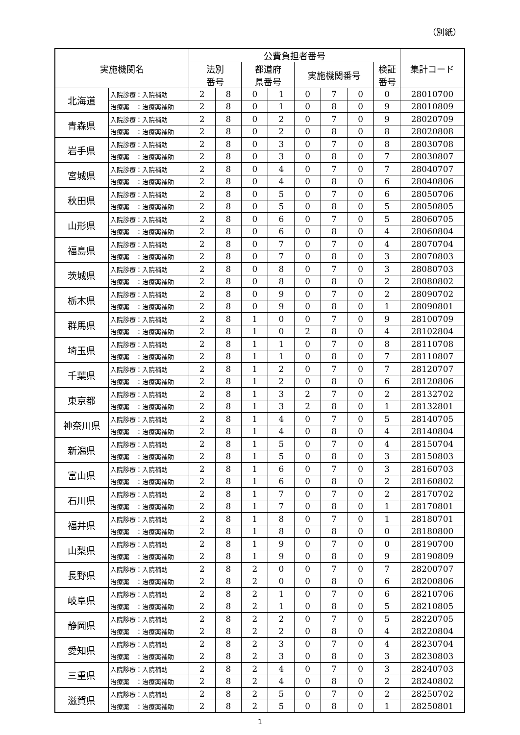（別紙）
| 実施機関名 | | 公費負担者番号 | | | | | | | | 集計コード |
| --- | --- | --- | --- | --- | --- | --- | --- | --- | --- | --- |
| | | 法別 番号 | | 都道府 県番号 | | 実施機関番号 | | | 検証 番号 | |
| 北海道 | 入院診療：入院補助 | 2 | 8 | 0 | 1 | 0 | 7 | 0 | 0 | 28010700 |
| | 治療薬 ：治療薬補助 | 2 | 8 | 0 | 1 | 0 | 8 | 0 | 9 | 28010809 |
| 青森県 | 入院診療：入院補助 | 2 | 8 | 0 | 2 | 0 | 7 | 0 | 9 | 28020709 |
| | 治療薬 ：治療薬補助 | 2 | 8 | 0 | 2 | 0 | 8 | 0 | 8 | 28020808 |
| 岩手県 | 入院診療：入院補助 | 2 | 8 | 0 | 3 | 0 | 7 | 0 | 8 | 28030708 |
| | 治療薬 ：治療薬補助 | 2 | 8 | 0 | 3 | 0 | 8 | 0 | 7 | 28030807 |
| 宮城県 | 入院診療：入院補助 | 2 | 8 | 0 | 4 | 0 | 7 | 0 | 7 | 28040707 |
| | 治療薬 ：治療薬補助 | 2 | 8 | 0 | 4 | 0 | 8 | 0 | 6 | 28040806 |
| 秋田県 | 入院診療：入院補助 | 2 | 8 | 0 | 5 | 0 | 7 | 0 | 6 | 28050706 |
| | 治療薬 ：治療薬補助 | 2 | 8 | 0 | 5 | 0 | 8 | 0 | 5 | 28050805 |
| 山形県 | 入院診療：入院補助 | 2 | 8 | 0 | 6 | 0 | 7 | 0 | 5 | 28060705 |
| | 治療薬 ：治療薬補助 | 2 | 8 | 0 | 6 | 0 | 8 | 0 | 4 | 28060804 |
| 福島県 | 入院診療：入院補助 | 2 | 8 | 0 | 7 | 0 | 7 | 0 | 4 | 28070704 |
| | 治療薬 ：治療薬補助 | 2 | 8 | 0 | 7 | 0 | 8 | 0 | 3 | 28070803 |
| 茨城県 | 入院診療：入院補助 | 2 | 8 | 0 | 8 | 0 | 7 | 0 | 3 | 28080703 |
| | 治療薬 ：治療薬補助 | 2 | 8 | 0 | 8 | 0 | 8 | 0 | 2 | 28080802 |
| 栃木県 | 入院診療：入院補助 | 2 | 8 | 0 | 9 | 0 | 7 | 0 | 2 | 28090702 |
| | 治療薬 ：治療薬補助 | 2 | 8 | 0 | 9 | 0 | 8 | 0 | 1 | 28090801 |
| 群馬県 | 入院診療：入院補助 | 2 | 8 | 1 | 0 | 0 | 7 | 0 | 9 | 28100709 |
| | 治療薬 ：治療薬補助 | 2 | 8 | 1 | 0 | 2 | 8 | 0 | 4 | 28102804 |
| 埼玉県 | 入院診療：入院補助 | 2 | 8 | 1 | 1 | 0 | 7 | 0 | 8 | 28110708 |
| | 治療薬 ：治療薬補助 | 2 | 8 | 1 | 1 | 0 | 8 | 0 | 7 | 28110807 |
| 千葉県 | 入院診療：入院補助 | 2 | 8 | 1 | 2 | 0 | 7 | 0 | 7 | 28120707 |
| | 治療薬 ：治療薬補助 | 2 | 8 | 1 | 2 | 0 | 8 | 0 | 6 | 28120806 |
| 東京都 | 入院診療：入院補助 | 2 | 8 | 1 | 3 | 2 | 7 | 0 | 2 | 28132702 |
| | 治療薬 ：治療薬補助 | 2 | 8 | 1 | 3 | 2 | 8 | 0 | 1 | 28132801 |
| 神奈川県 | 入院診療：入院補助 | 2 | 8 | 1 | 4 | 0 | 7 | 0 | 5 | 28140705 |
| | 治療薬 ：治療薬補助 | 2 | 8 | 1 | 4 | 0 | 8 | 0 | 4 | 28140804 |
| 新潟県 | 入院診療：入院補助 | 2 | 8 | 1 | 5 | 0 | 7 | 0 | 4 | 28150704 |
| | 治療薬 ：治療薬補助 | 2 | 8 | 1 | 5 | 0 | 8 | 0 | 3 | 28150803 |
| 富山県 | 入院診療：入院補助 | 2 | 8 | 1 | 6 | 0 | 7 | 0 | 3 | 28160703 |
| | 治療薬 ：治療薬補助 | 2 | 8 | 1 | 6 | 0 | 8 | 0 | 2 | 28160802 |
| 石川県 | 入院診療：入院補助 | 2 | 8 | 1 | 7 | 0 | 7 | 0 | 2 | 28170702 |
| | 治療薬 ：治療薬補助 | 2 | 8 | 1 | 7 | 0 | 8 | 0 | 1 | 28170801 |
| 福井県 | 入院診療：入院補助 | 2 | 8 | 1 | 8 | 0 | 7 | 0 | 1 | 28180701 |
| | 治療薬 ：治療薬補助 | 2 | 8 | 1 | 8 | 0 | 8 | 0 | 0 | 28180800 |
| 山梨県 | 入院診療：入院補助 | 2 | 8 | 1 | 9 | 0 | 7 | 0 | 0 | 28190700 |
| | 治療薬 ：治療薬補助 | 2 | 8 | 1 | 9 | 0 | 8 | 0 | 9 | 28190809 |
| 長野県 | 入院診療：入院補助 | 2 | 8 | 2 | 0 | 0 | 7 | 0 | 7 | 28200707 |
| | 治療薬 ：治療薬補助 | 2 | 8 | 2 | 0 | 0 | 8 | 0 | 6 | 28200806 |
| 岐阜県 | 入院診療：入院補助 | 2 | 8 | 2 | 1 | 0 | 7 | 0 | 6 | 28210706 |
| | 治療薬 ：治療薬補助 | 2 | 8 | 2 | 1 | 0 | 8 | 0 | 5 | 28210805 |
| 静岡県 | 入院診療：入院補助 | 2 | 8 | 2 | 2 | 0 | 7 | 0 | 5 | 28220705 |
| | 治療薬 ：治療薬補助 | 2 | 8 | 2 | 2 | 0 | 8 | 0 | 4 | 28220804 |
| 愛知県 | 入院診療：入院補助 | 2 | 8 | 2 | 3 | 0 | 7 | 0 | 4 | 28230704 |
| | 治療薬 ：治療薬補助 | 2 | 8 | 2 | 3 | 0 | 8 | 0 | 3 | 28230803 |
| 三重県 | 入院診療：入院補助 | 2 | 8 | 2 | 4 | 0 | 7 | 0 | 3 | 28240703 |
| | 治療薬 ：治療薬補助 | 2 | 8 | 2 | 4 | 0 | 8 | 0 | 2 | 28240802 |
| 滋賀県 | 入院診療：入院補助 | 2 | 8 | 2 | 5 | 0 | 7 | 0 | 2 | 28250702 |
| | 治療薬 ：治療薬補助 | 2 | 8 | 2 | 5 | 0 | 8 | 0 | 1 | 28250801 |
1